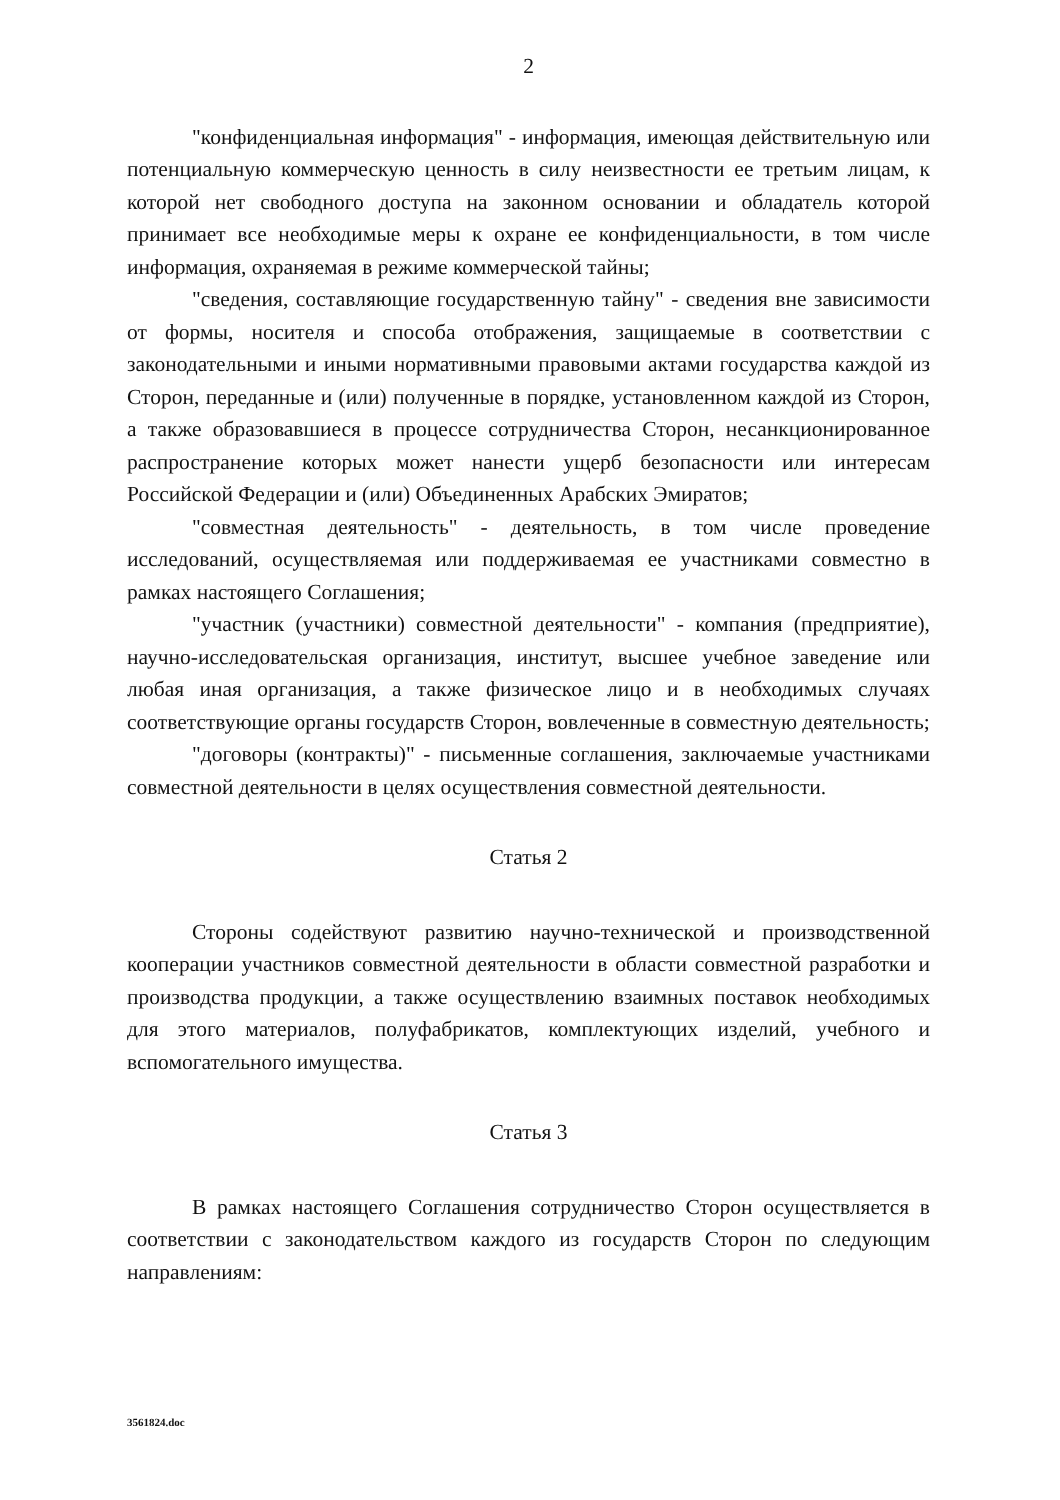2
"конфиденциальная информация" - информация, имеющая действительную или потенциальную коммерческую ценность в силу неизвестности ее третьим лицам, к которой нет свободного доступа на законном основании и обладатель которой принимает все необходимые меры к охране ее конфиденциальности, в том числе информация, охраняемая в режиме коммерческой тайны;
"сведения, составляющие государственную тайну" - сведения вне зависимости от формы, носителя и способа отображения, защищаемые в соответствии с законодательными и иными нормативными правовыми актами государства каждой из Сторон, переданные и (или) полученные в порядке, установленном каждой из Сторон, а также образовавшиеся в процессе сотрудничества Сторон, несанкционированное распространение которых может нанести ущерб безопасности или интересам Российской Федерации и (или) Объединенных Арабских Эмиратов;
"совместная деятельность" - деятельность, в том числе проведение исследований, осуществляемая или поддерживаемая ее участниками совместно в рамках настоящего Соглашения;
"участник (участники) совместной деятельности" - компания (предприятие), научно-исследовательская организация, институт, высшее учебное заведение или любая иная организация, а также физическое лицо и в необходимых случаях соответствующие органы государств Сторон, вовлеченные в совместную деятельность;
"договоры (контракты)" - письменные соглашения, заключаемые участниками совместной деятельности в целях осуществления совместной деятельности.
Статья 2
Стороны содействуют развитию научно-технической и производственной кооперации участников совместной деятельности в области совместной разработки и производства продукции, а также осуществлению взаимных поставок необходимых для этого материалов, полуфабрикатов, комплектующих изделий, учебного и вспомогательного имущества.
Статья 3
В рамках настоящего Соглашения сотрудничество Сторон осуществляется в соответствии с законодательством каждого из государств Сторон по следующим направлениям:
3561824.doc